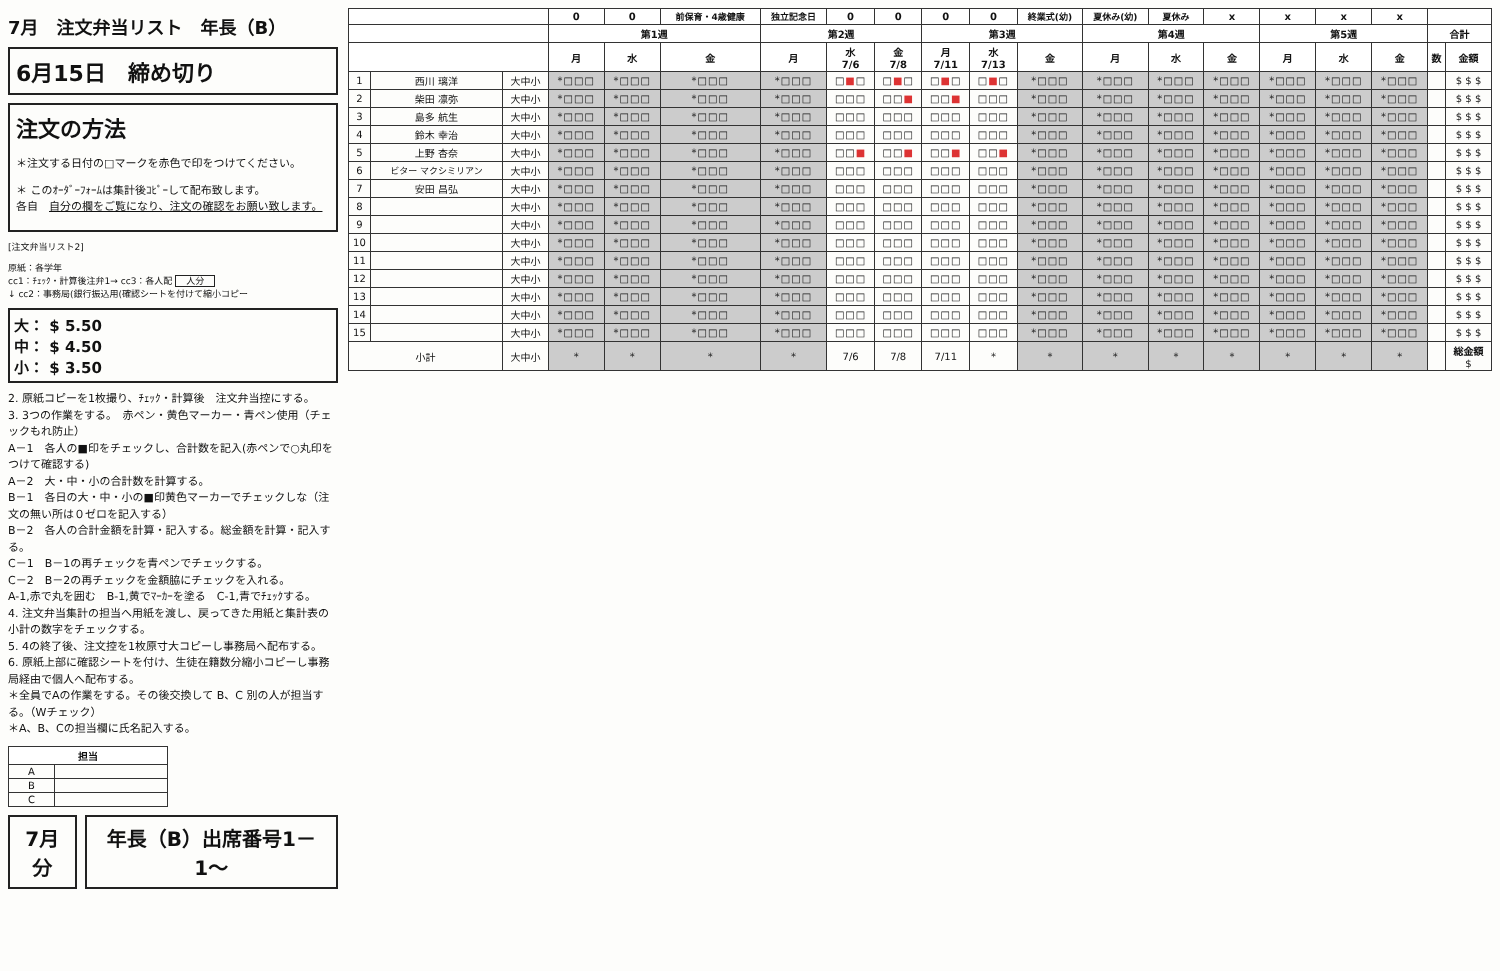7月　注文弁当リスト　年長（B）
6月15日　締め切り
注文の方法
＊注文する日付の□マークを赤色で印をつけてください。
＊ このｵｰﾀﾞｰﾌｫｰﾑは集計後ｺﾋﾟｰして配布致します。
各自　自分の欄をご覧になり、注文の確認をお願い致します。
[注文弁当リスト2]
原紙：各学年
cc1：ﾁｪｯｸ・計算後注弁1→ cc3：各人配 人分
↓ cc2：事務局(銀行振込用(確認シートを付けて縮小コピー
大： $ 5.50
中： $ 4.50
小： $ 3.50
2. 原紙コピーを1枚撮り、ﾁｪｯｸ・計算後　注文弁当控にする。
3. 3つの作業をする。　赤ペン・黄色マーカー・青ペン使用（チェックもれ防止）
A－1　各人の■印をチェックし、合計数を記入(赤ペンで○丸印をつけて確認する)
A－2　大・中・小の合計数を計算する。
B－1　各日の大・中・小の■印黄色マーカーでチェックしな（注文の無い所は０ゼロを記入する）
B－2　各人の合計金額を計算・記入する。総金額を計算・記入する。
C－1　B－1の再チェックを青ペンでチェックする。
C－2　B－2の再チェックを金額脇にチェックを入れる。
A-1,赤で丸を囲む　B-1,黄でﾏｰｶｰを塗る　C-1,青でﾁｪｯｸする。
4. 注文弁当集計の担当へ用紙を渡し、戻ってきた用紙と集計表の小計の数字をチェックする。
5. 4の終了後、注文控を1枚原寸大コピーし事務局へ配布する。
6. 原紙上部に確認シートを付け、生徒在籍数分縮小コピーし事務局経由で個人へ配布する。
＊全員でAの作業をする。その後交換して B、C 別の人が担当する。（Wチェック）
＊A、B、Cの担当欄に氏名記入する。
| 担当 | |
| --- | --- |
| A | |
| B | |
| C | |
7月分 年長（B）出席番号1－1〜
| | | | 0 | 0 | 前保育・4歳健康 | 独立記念日 | 0 | 0 | 0 | 0 | 終業式(幼) | 夏休み(幼) | 夏休み | x | x | x | x | | |
| --- | --- | --- | --- | --- | --- | --- | --- | --- | --- | --- | --- | --- | --- | --- | --- | --- | --- | --- | --- |
| | | | 第1週 | | | 第2週 | | | 第3週 | | | 第4週 | | | 第5週 | | | 合計 | |
| | | | 月 | 水 | 金 | 月 | 水 7/6 | 金 7/8 | 月 7/11 | 水 7/13 | 金 | 月 | 水 | 金 | 月 | 水 | 金 | 数 | 金額 |
| 1 | 西川 璃洋 | 大中小 | *□□□ | *□□□ | *□□□ | *□□□ | □ ■ □ | □ ■ □ | □ ■ □ | □ ■ □ | *□□□ | *□□□ | *□□□ | *□□□ | *□□□ | *□□□ | *□□□ | | $ $ $ |
| 2 | 柴田 凛弥 | 大中小 | *□□□ | *□□□ | *□□□ | *□□□ | □□□ | □□ ■ | □□ ■ | □□□ | *□□□ | *□□□ | *□□□ | *□□□ | *□□□ | *□□□ | *□□□ | | $ $ $ |
| 3 | 島多 航生 | 大中小 | *□□□ | *□□□ | *□□□ | *□□□ | □□□ | □□□ | □□□ | □□□ | *□□□ | *□□□ | *□□□ | *□□□ | *□□□ | *□□□ | *□□□ | | $ $ $ |
| 4 | 鈴木 幸治 | 大中小 | *□□□ | *□□□ | *□□□ | *□□□ | □□□ | □□□ | □□□ | □□□ | *□□□ | *□□□ | *□□□ | *□□□ | *□□□ | *□□□ | *□□□ | | $ $ $ |
| 5 | 上野 杏奈 | 大中小 | *□□□ | *□□□ | *□□□ | *□□□ | □□ ■ | □□ ■ | □□ ■ | □□ ■ | *□□□ | *□□□ | *□□□ | *□□□ | *□□□ | *□□□ | *□□□ | | $ $ $ |
| 6 | ビター マクシミリアン | 大中小 | *□□□ | *□□□ | *□□□ | *□□□ | □□□ | □□□ | □□□ | □□□ | *□□□ | *□□□ | *□□□ | *□□□ | *□□□ | *□□□ | *□□□ | | $ $ $ |
| 7 | 安田 昌弘 | 大中小 | *□□□ | *□□□ | *□□□ | *□□□ | □□□ | □□□ | □□□ | □□□ | *□□□ | *□□□ | *□□□ | *□□□ | *□□□ | *□□□ | *□□□ | | $ $ $ |
| 8 | | 大中小 | *□□□ | *□□□ | *□□□ | *□□□ | □□□ | □□□ | □□□ | □□□ | *□□□ | *□□□ | *□□□ | *□□□ | *□□□ | *□□□ | *□□□ | | $ $ $ |
| 9 | | 大中小 | *□□□ | *□□□ | *□□□ | *□□□ | □□□ | □□□ | □□□ | □□□ | *□□□ | *□□□ | *□□□ | *□□□ | *□□□ | *□□□ | *□□□ | | $ $ $ |
| 10 | | 大中小 | *□□□ | *□□□ | *□□□ | *□□□ | □□□ | □□□ | □□□ | □□□ | *□□□ | *□□□ | *□□□ | *□□□ | *□□□ | *□□□ | *□□□ | | $ $ $ |
| 11 | | 大中小 | *□□□ | *□□□ | *□□□ | *□□□ | □□□ | □□□ | □□□ | □□□ | *□□□ | *□□□ | *□□□ | *□□□ | *□□□ | *□□□ | *□□□ | | $ $ $ |
| 12 | | 大中小 | *□□□ | *□□□ | *□□□ | *□□□ | □□□ | □□□ | □□□ | □□□ | *□□□ | *□□□ | *□□□ | *□□□ | *□□□ | *□□□ | *□□□ | | $ $ $ |
| 13 | | 大中小 | *□□□ | *□□□ | *□□□ | *□□□ | □□□ | □□□ | □□□ | □□□ | *□□□ | *□□□ | *□□□ | *□□□ | *□□□ | *□□□ | *□□□ | | $ $ $ |
| 14 | | 大中小 | *□□□ | *□□□ | *□□□ | *□□□ | □□□ | □□□ | □□□ | □□□ | *□□□ | *□□□ | *□□□ | *□□□ | *□□□ | *□□□ | *□□□ | | $ $ $ |
| 15 | | 大中小 | *□□□ | *□□□ | *□□□ | *□□□ | □□□ | □□□ | □□□ | □□□ | *□□□ | *□□□ | *□□□ | *□□□ | *□□□ | *□□□ | *□□□ | | $ $ $ |
| 小計 | | 大中小 | * | * | * | * | 7/6 | 7/8 | 7/11 | * | * | * | * | * | * | * | * | | 総金額 $ |